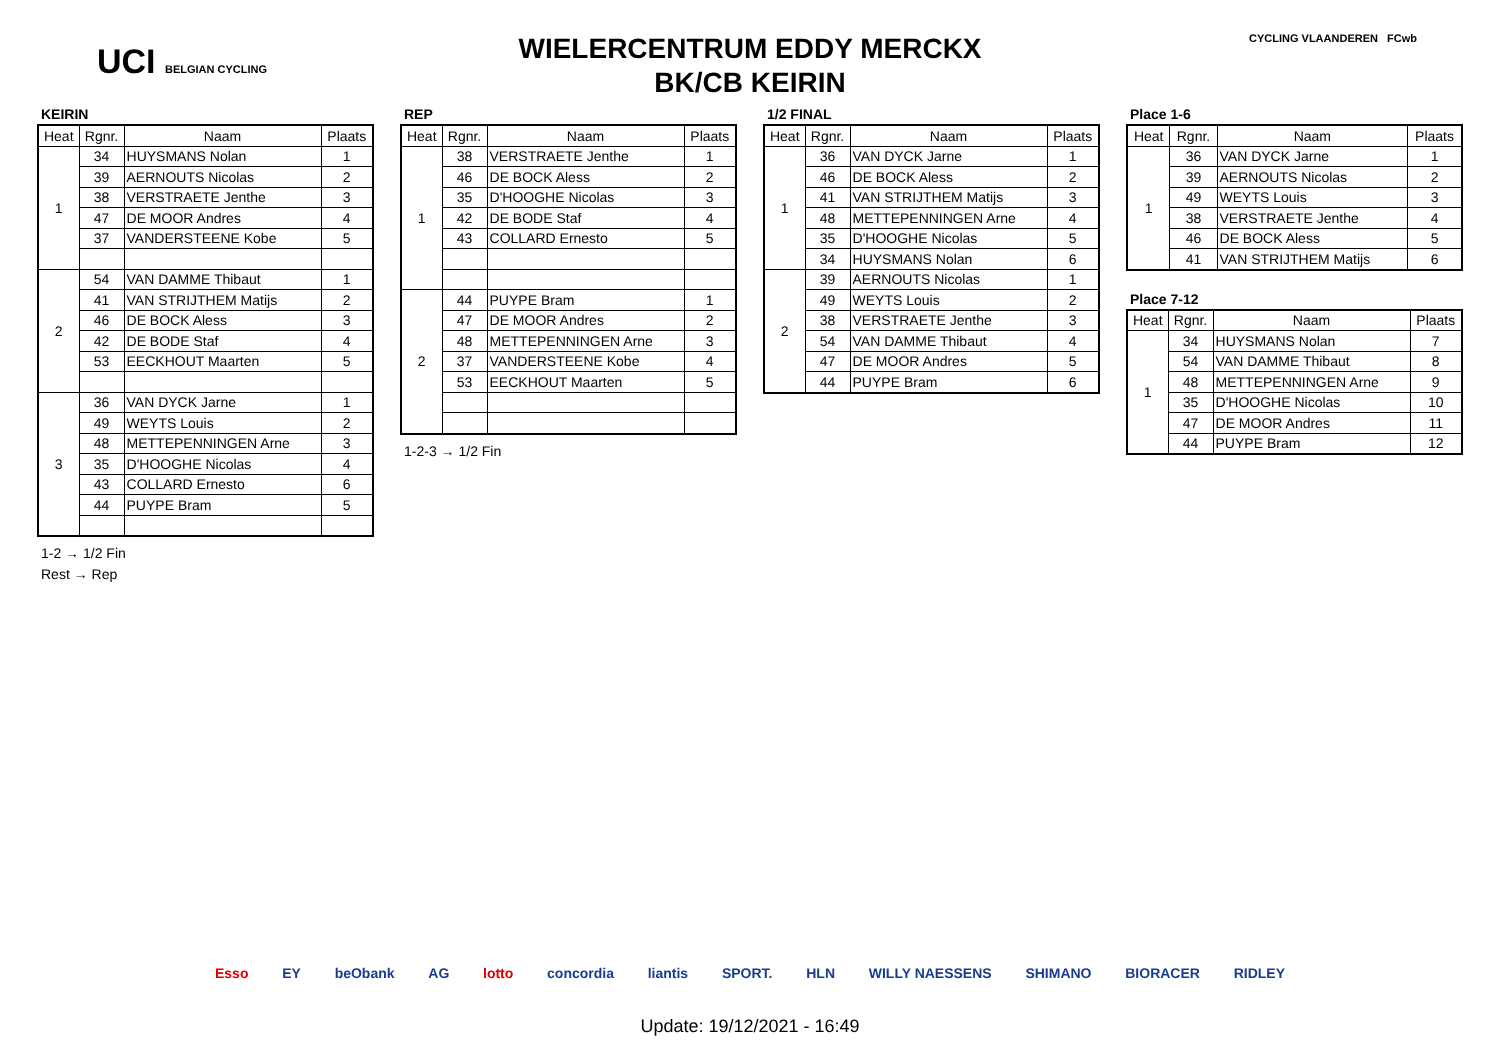UCI BELGIAN CYCLING
WIELERCENTRUM EDDY MERCKX
BK/CB KEIRIN
CYCLING VLAANDEREN FCwb
KEIRIN
| Heat | Rgnr. | Naam | Plaats |
| --- | --- | --- | --- |
| 1 | 34 | HUYSMANS Nolan | 1 |
| | 39 | AERNOUTS Nicolas | 2 |
| | 38 | VERSTRAETE Jenthe | 3 |
| | 47 | DE MOOR Andres | 4 |
| | 37 | VANDERSTEENE Kobe | 5 |
| 2 | 54 | VAN DAMME Thibaut | 1 |
| | 41 | VAN STRIJTHEM Matijs | 2 |
| | 46 | DE BOCK Aless | 3 |
| | 42 | DE BODE Staf | 4 |
| | 53 | EECKHOUT Maarten | 5 |
| 3 | 36 | VAN DYCK Jarne | 1 |
| | 49 | WEYTS Louis | 2 |
| | 48 | METTEPENNINGEN Arne | 3 |
| | 35 | D'HOOGHE Nicolas | 4 |
| | 43 | COLLARD Ernesto | 6 |
| | 44 | PUYPE Bram | 5 |
1-2 → 1/2 Fin
Rest → Rep
REP
| Heat | Rgnr. | Naam | Plaats |
| --- | --- | --- | --- |
| 1 | 38 | VERSTRAETE Jenthe | 1 |
| | 46 | DE BOCK Aless | 2 |
| | 35 | D'HOOGHE Nicolas | 3 |
| | 42 | DE BODE Staf | 4 |
| | 43 | COLLARD Ernesto | 5 |
| 2 | 44 | PUYPE Bram | 1 |
| | 47 | DE MOOR Andres | 2 |
| | 48 | METTEPENNINGEN Arne | 3 |
| | 37 | VANDERSTEENE Kobe | 4 |
| | 53 | EECKHOUT Maarten | 5 |
1-2-3 → 1/2 Fin
1/2 FINAL
| Heat | Rgnr. | Naam | Plaats |
| --- | --- | --- | --- |
| 1 | 36 | VAN DYCK Jarne | 1 |
| | 46 | DE BOCK Aless | 2 |
| | 41 | VAN STRIJTHEM Matijs | 3 |
| | 48 | METTEPENNINGEN Arne | 4 |
| | 35 | D'HOOGHE Nicolas | 5 |
| | 34 | HUYSMANS Nolan | 6 |
| 2 | 39 | AERNOUTS Nicolas | 1 |
| | 49 | WEYTS Louis | 2 |
| | 38 | VERSTRAETE Jenthe | 3 |
| | 54 | VAN DAMME Thibaut | 4 |
| | 47 | DE MOOR Andres | 5 |
| | 44 | PUYPE Bram | 6 |
Place 1-6
| Heat | Rgnr. | Naam | Plaats |
| --- | --- | --- | --- |
| 1 | 36 | VAN DYCK Jarne | 1 |
| | 39 | AERNOUTS Nicolas | 2 |
| | 49 | WEYTS Louis | 3 |
| | 38 | VERSTRAETE Jenthe | 4 |
| | 46 | DE BOCK Aless | 5 |
| | 41 | VAN STRIJTHEM Matijs | 6 |
Place 7-12
| Heat | Rgnr. | Naam | Plaats |
| --- | --- | --- | --- |
| 1 | 34 | HUYSMANS Nolan | 7 |
| | 54 | VAN DAMME Thibaut | 8 |
| | 48 | METTEPENNINGEN Arne | 9 |
| | 35 | D'HOOGHE Nicolas | 10 |
| | 47 | DE MOOR Andres | 11 |
| | 44 | PUYPE Bram | 12 |
Esso EY beObank AG lotto concordia liantis SPORT. HLN WILLY NAESSENS SHIMANO BIORACER RIDLEY
Update: 19/12/2021 - 16:49